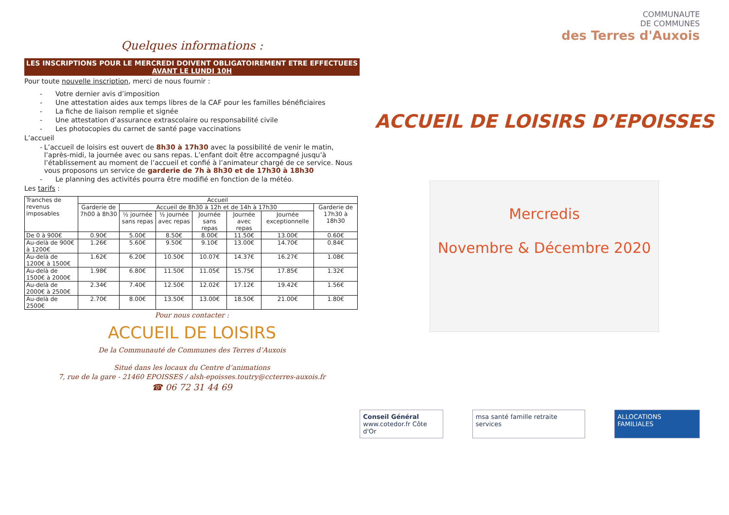Quelques informations :
LES INSCRIPTIONS POUR LE MERCREDI DOIVENT OBLIGATOIREMENT ETRE EFFECTUEES
AVANT LE LUNDI 10H
Pour toute nouvelle inscription, merci de nous fournir :
- Votre dernier avis d’imposition
- Une attestation aides aux temps libres de la CAF pour les familles bénéficiaires
- La fiche de liaison remplie et signée
- Une attestation d’assurance extrascolaire ou responsabilité civile
- Les photocopies du carnet de santé page vaccinations
L’accueil
- L’accueil de loisirs est ouvert de 8h30 à 17h30 avec la possibilité de venir le matin, l’après-midi, la journée avec ou sans repas. L’enfant doit être accompagné jusqu’à l’établissement au moment de l’accueil et confié à l’animateur chargé de ce service. Nous vous proposons un service de garderie de 7h à 8h30 et de 17h30 à 18h30
- Le planning des activités pourra être modifié en fonction de la météo.
Les tarifs :
| Tranches de revenus imposables | Accueil | | | | | | |
| --- | --- | --- | --- | --- | --- | --- | --- |
| | Garderie de 7h00 à 8h30 | Accueil de 8h30 à 12h et de 14h à 17h30 | | | | | Garderie de 17h30 à 18h30 |
| | | ½ journée sans repas | ½ journée avec repas | Journée sans repas | Journée avec repas | Journée exceptionnelle | |
| De 0 à 900€ | 0.90€ | 5.00€ | 8.50€ | 8.00€ | 11.50€ | 13.00€ | 0.60€ |
| Au-delà de 900€ à 1200€ | 1.26€ | 5.60€ | 9.50€ | 9.10€ | 13.00€ | 14.70€ | 0.84€ |
| Au-delà de 1200€ à 1500€ | 1.62€ | 6.20€ | 10.50€ | 10.07€ | 14.37€ | 16.27€ | 1.08€ |
| Au-delà de 1500€ à 2000€ | 1.98€ | 6.80€ | 11.50€ | 11.05€ | 15.75€ | 17.85€ | 1.32€ |
| Au-delà de 2000€ à 2500€ | 2.34€ | 7.40€ | 12.50€ | 12.02€ | 17.12€ | 19.42€ | 1.56€ |
| Au-delà de 2500€ | 2.70€ | 8.00€ | 13.50€ | 13.00€ | 18.50€ | 21.00€ | 1.80€ |
Pour nous contacter :
ACCUEIL DE LOISIRS
De la Communauté de Communes des Terres d’Auxois
Situé dans les locaux du Centre d’animations
7, rue de la gare - 21460 EPOISSES / alsh-epoisses.toutry@ccterres-auxois.fr
☎ 06 72 31 44 69
COMMUNAUTE
DE COMMUNES
des Terres d'Auxois
ACCUEIL DE LOISIRS D’EPOISSES
Mercredis
Novembre & Décembre 2020
Conseil Général
www.cotedor.fr Côte d'Or
msa santé famille retraite services
ALLOCATIONS FAMILIALES